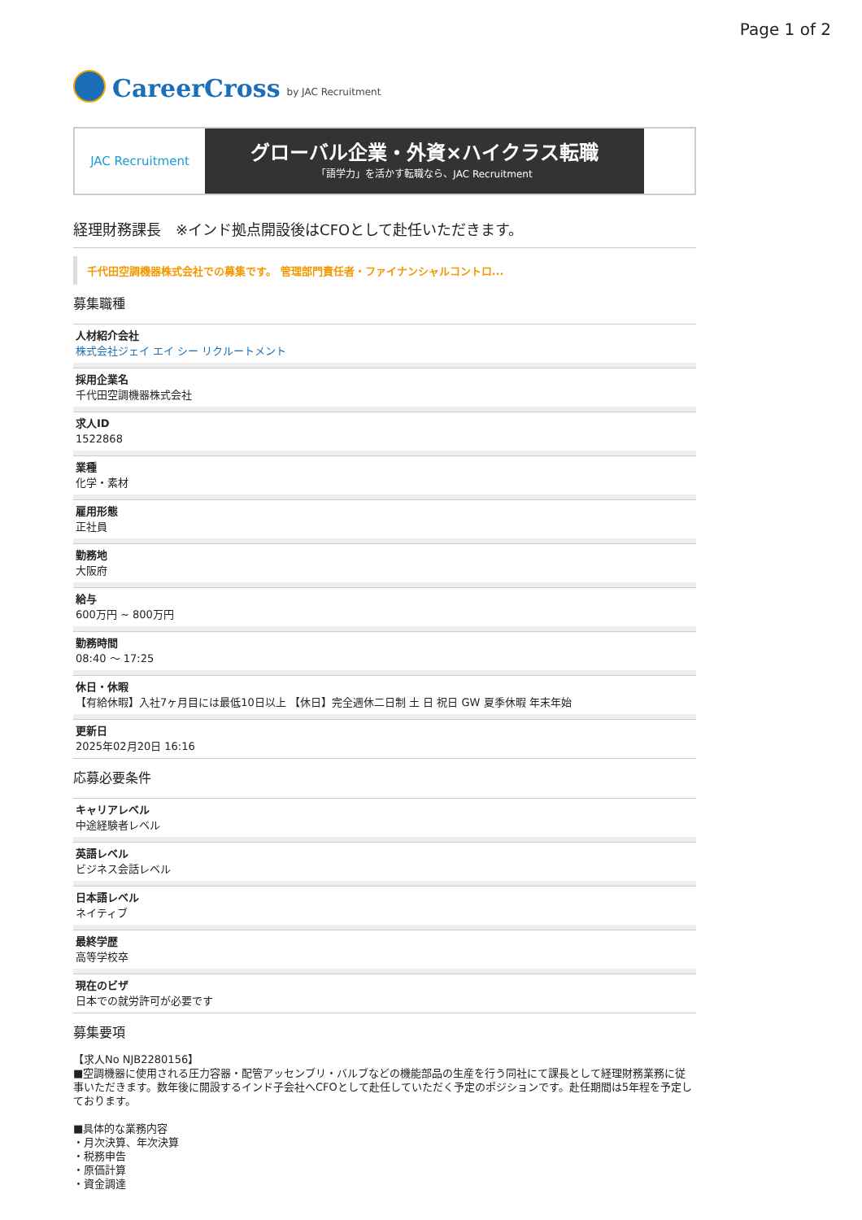Page 1 of 2
CareerCross by JAC Recruitment
JAC Recruitment
グローバル企業・外資×ハイクラス転職
「語学力」を活かす転職なら、JAC Recruitment
経理財務課長　※インド拠点開設後はCFOとして赴任いただきます。
千代田空調機器株式会社での募集です。 管理部門責任者・ファイナンシャルコントロ...
募集職種
人材紹介会社
株式会社ジェイ エイ シー リクルートメント
採用企業名
千代田空調機器株式会社
求人ID
1522868
業種
化学・素材
雇用形態
正社員
勤務地
大阪府
給与
600万円 ~ 800万円
勤務時間
08:40 〜 17:25
休日・休暇
【有給休暇】入社7ヶ月目には最低10日以上 【休日】完全週休二日制 土 日 祝日 GW 夏季休暇 年末年始
更新日
2025年02月20日 16:16
応募必要条件
キャリアレベル
中途経験者レベル
英語レベル
ビジネス会話レベル
日本語レベル
ネイティブ
最終学歴
高等学校卒
現在のビザ
日本での就労許可が必要です
募集要項
【求人No NJB2280156】
■空調機器に使用される圧力容器・配管アッセンブリ・バルブなどの機能部品の生産を行う同社にて課長として経理財務業務に従事いただきます。数年後に開設するインド子会社へCFOとして赴任していただく予定のポジションです。赴任期間は5年程を予定しております。
■具体的な業務内容
・月次決算、年次決算
・税務申告
・原価計算
・資金調達